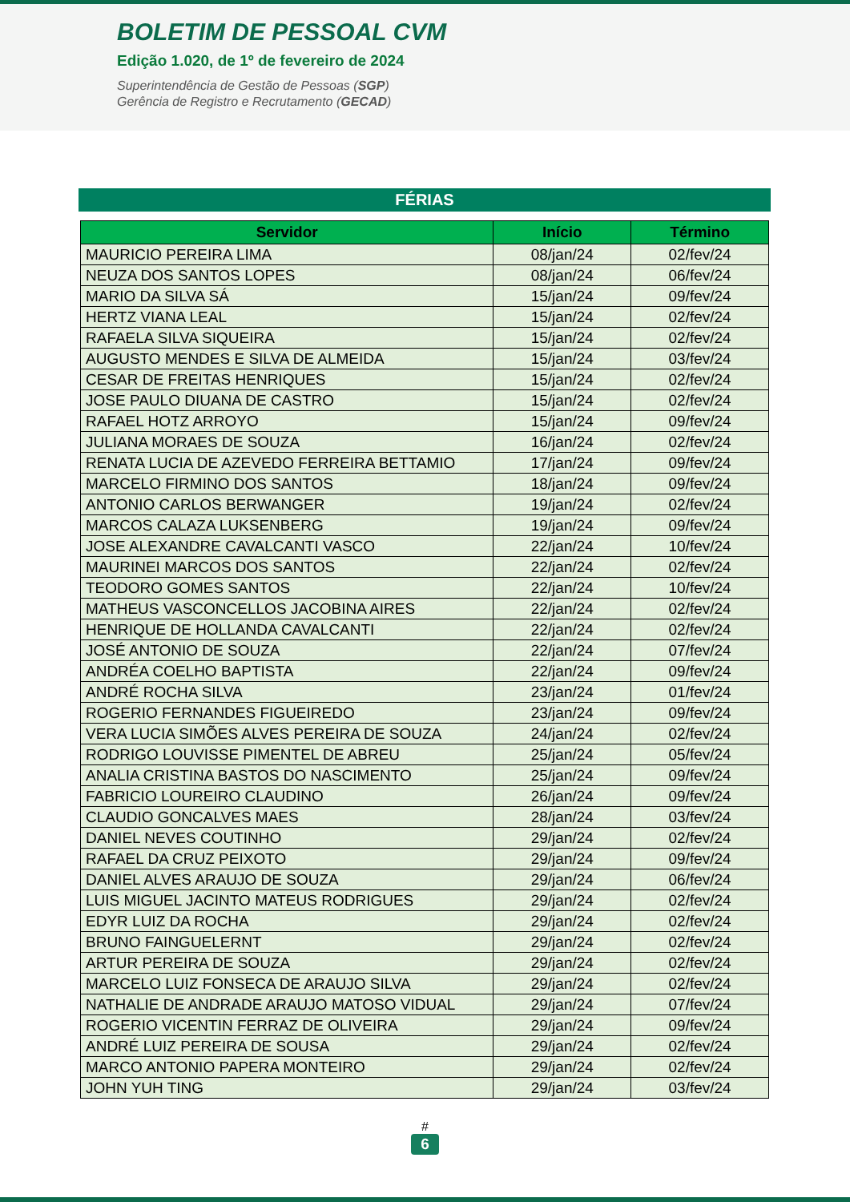BOLETIM DE PESSOAL CVM
Edição 1.020, de 1º de fevereiro de 2024
Superintendência de Gestão de Pessoas (SGP)
Gerência de Registro e Recrutamento (GECAD)
FÉRIAS
| Servidor | Início | Término |
| --- | --- | --- |
| MAURICIO PEREIRA LIMA | 08/jan/24 | 02/fev/24 |
| NEUZA DOS SANTOS LOPES | 08/jan/24 | 06/fev/24 |
| MARIO DA SILVA SÁ | 15/jan/24 | 09/fev/24 |
| HERTZ VIANA LEAL | 15/jan/24 | 02/fev/24 |
| RAFAELA SILVA SIQUEIRA | 15/jan/24 | 02/fev/24 |
| AUGUSTO MENDES E SILVA DE ALMEIDA | 15/jan/24 | 03/fev/24 |
| CESAR DE FREITAS HENRIQUES | 15/jan/24 | 02/fev/24 |
| JOSE PAULO DIUANA DE CASTRO | 15/jan/24 | 02/fev/24 |
| RAFAEL HOTZ ARROYO | 15/jan/24 | 09/fev/24 |
| JULIANA MORAES DE SOUZA | 16/jan/24 | 02/fev/24 |
| RENATA LUCIA DE AZEVEDO FERREIRA BETTAMIO | 17/jan/24 | 09/fev/24 |
| MARCELO FIRMINO DOS SANTOS | 18/jan/24 | 09/fev/24 |
| ANTONIO CARLOS BERWANGER | 19/jan/24 | 02/fev/24 |
| MARCOS CALAZA LUKSENBERG | 19/jan/24 | 09/fev/24 |
| JOSE ALEXANDRE CAVALCANTI VASCO | 22/jan/24 | 10/fev/24 |
| MAURINEI MARCOS DOS SANTOS | 22/jan/24 | 02/fev/24 |
| TEODORO GOMES SANTOS | 22/jan/24 | 10/fev/24 |
| MATHEUS VASCONCELLOS JACOBINA AIRES | 22/jan/24 | 02/fev/24 |
| HENRIQUE DE HOLLANDA CAVALCANTI | 22/jan/24 | 02/fev/24 |
| JOSÉ ANTONIO DE SOUZA | 22/jan/24 | 07/fev/24 |
| ANDRÉA COELHO BAPTISTA | 22/jan/24 | 09/fev/24 |
| ANDRÉ ROCHA SILVA | 23/jan/24 | 01/fev/24 |
| ROGERIO FERNANDES FIGUEIREDO | 23/jan/24 | 09/fev/24 |
| VERA LUCIA SIMÕES ALVES PEREIRA DE SOUZA | 24/jan/24 | 02/fev/24 |
| RODRIGO LOUVISSE PIMENTEL DE ABREU | 25/jan/24 | 05/fev/24 |
| ANALIA CRISTINA BASTOS DO NASCIMENTO | 25/jan/24 | 09/fev/24 |
| FABRICIO LOUREIRO CLAUDINO | 26/jan/24 | 09/fev/24 |
| CLAUDIO GONCALVES MAES | 28/jan/24 | 03/fev/24 |
| DANIEL NEVES COUTINHO | 29/jan/24 | 02/fev/24 |
| RAFAEL DA CRUZ PEIXOTO | 29/jan/24 | 09/fev/24 |
| DANIEL ALVES ARAUJO DE SOUZA | 29/jan/24 | 06/fev/24 |
| LUIS MIGUEL JACINTO MATEUS RODRIGUES | 29/jan/24 | 02/fev/24 |
| EDYR LUIZ DA ROCHA | 29/jan/24 | 02/fev/24 |
| BRUNO FAINGUELERNT | 29/jan/24 | 02/fev/24 |
| ARTUR PEREIRA DE SOUZA | 29/jan/24 | 02/fev/24 |
| MARCELO LUIZ FONSECA DE ARAUJO SILVA | 29/jan/24 | 02/fev/24 |
| NATHALIE DE ANDRADE ARAUJO MATOSO VIDUAL | 29/jan/24 | 07/fev/24 |
| ROGERIO VICENTIN FERRAZ DE OLIVEIRA | 29/jan/24 | 09/fev/24 |
| ANDRÉ LUIZ PEREIRA DE SOUSA | 29/jan/24 | 02/fev/24 |
| MARCO ANTONIO PAPERA MONTEIRO | 29/jan/24 | 02/fev/24 |
| JOHN YUH TING | 29/jan/24 | 03/fev/24 |
#
6